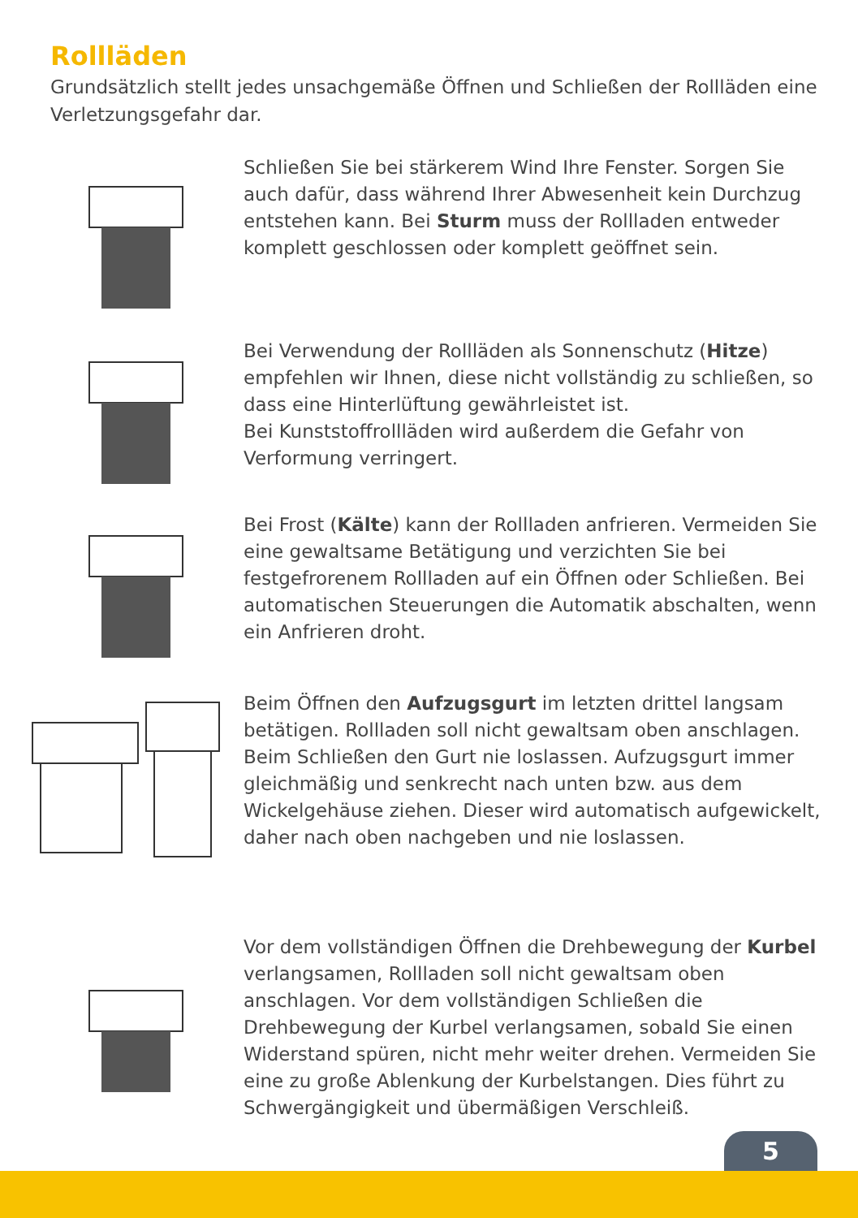Rollläden
Grundsätzlich stellt jedes unsachgemäße Öffnen und Schließen der Rollläden eine Verletzungsgefahr dar.
Schließen Sie bei stärkerem Wind Ihre Fenster. Sorgen Sie auch dafür, dass während Ihrer Abwesenheit kein Durchzug entstehen kann. Bei Sturm muss der Rollladen entweder komplett geschlossen oder komplett geöffnet sein.
Bei Verwendung der Rollläden als Sonnenschutz (Hitze) empfehlen wir Ihnen, diese nicht vollständig zu schließen, so dass eine Hinterlüftung gewährleistet ist.
Bei Kunststoffrollläden wird außerdem die Gefahr von Verformung verringert.
Bei Frost (Kälte) kann der Rollladen anfrieren. Vermeiden Sie eine gewaltsame Betätigung und verzichten Sie bei festgefrorenem Rollladen auf ein Öffnen oder Schließen. Bei automatischen Steuerungen die Automatik abschalten, wenn ein Anfrieren droht.
Beim Öffnen den Aufzugsgurt im letzten drittel langsam betätigen. Rollladen soll nicht gewaltsam oben anschlagen. Beim Schließen den Gurt nie loslassen. Aufzugsgurt immer gleichmäßig und senkrecht nach unten bzw. aus dem Wickelgehäuse ziehen. Dieser wird automatisch aufgewickelt, daher nach oben nachgeben und nie loslassen.
Vor dem vollständigen Öffnen die Drehbewegung der Kurbel verlangsamen, Rollladen soll nicht gewaltsam oben anschlagen. Vor dem vollständigen Schließen die Drehbewegung der Kurbel verlangsamen, sobald Sie einen Widerstand spüren, nicht mehr weiter drehen. Vermeiden Sie eine zu große Ablenkung der Kurbelstangen. Dies führt zu Schwergängigkeit und übermäßigen Verschleiß.
5